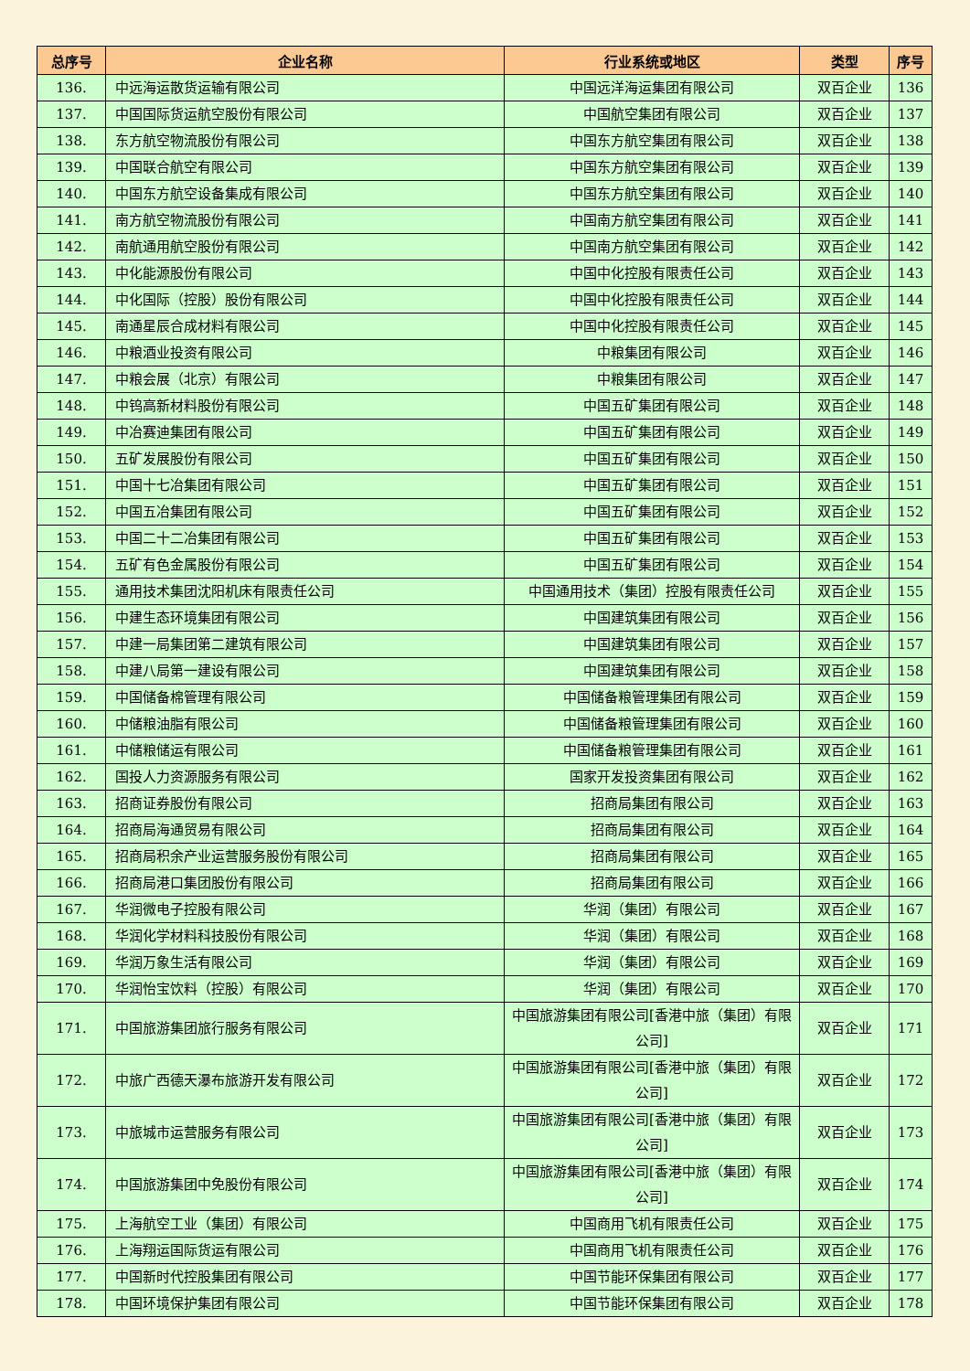| 总序号 | 企业名称 | 行业系统或地区 | 类型 | 序号 |
| --- | --- | --- | --- | --- |
| 136. | 中远海运散货运输有限公司 | 中国远洋海运集团有限公司 | 双百企业 | 136 |
| 137. | 中国国际货运航空股份有限公司 | 中国航空集团有限公司 | 双百企业 | 137 |
| 138. | 东方航空物流股份有限公司 | 中国东方航空集团有限公司 | 双百企业 | 138 |
| 139. | 中国联合航空有限公司 | 中国东方航空集团有限公司 | 双百企业 | 139 |
| 140. | 中国东方航空设备集成有限公司 | 中国东方航空集团有限公司 | 双百企业 | 140 |
| 141. | 南方航空物流股份有限公司 | 中国南方航空集团有限公司 | 双百企业 | 141 |
| 142. | 南航通用航空股份有限公司 | 中国南方航空集团有限公司 | 双百企业 | 142 |
| 143. | 中化能源股份有限公司 | 中国中化控股有限责任公司 | 双百企业 | 143 |
| 144. | 中化国际（控股）股份有限公司 | 中国中化控股有限责任公司 | 双百企业 | 144 |
| 145. | 南通星辰合成材料有限公司 | 中国中化控股有限责任公司 | 双百企业 | 145 |
| 146. | 中粮酒业投资有限公司 | 中粮集团有限公司 | 双百企业 | 146 |
| 147. | 中粮会展（北京）有限公司 | 中粮集团有限公司 | 双百企业 | 147 |
| 148. | 中钨高新材料股份有限公司 | 中国五矿集团有限公司 | 双百企业 | 148 |
| 149. | 中冶赛迪集团有限公司 | 中国五矿集团有限公司 | 双百企业 | 149 |
| 150. | 五矿发展股份有限公司 | 中国五矿集团有限公司 | 双百企业 | 150 |
| 151. | 中国十七冶集团有限公司 | 中国五矿集团有限公司 | 双百企业 | 151 |
| 152. | 中国五冶集团有限公司 | 中国五矿集团有限公司 | 双百企业 | 152 |
| 153. | 中国二十二冶集团有限公司 | 中国五矿集团有限公司 | 双百企业 | 153 |
| 154. | 五矿有色金属股份有限公司 | 中国五矿集团有限公司 | 双百企业 | 154 |
| 155. | 通用技术集团沈阳机床有限责任公司 | 中国通用技术（集团）控股有限责任公司 | 双百企业 | 155 |
| 156. | 中建生态环境集团有限公司 | 中国建筑集团有限公司 | 双百企业 | 156 |
| 157. | 中建一局集团第二建筑有限公司 | 中国建筑集团有限公司 | 双百企业 | 157 |
| 158. | 中建八局第一建设有限公司 | 中国建筑集团有限公司 | 双百企业 | 158 |
| 159. | 中国储备棉管理有限公司 | 中国储备粮管理集团有限公司 | 双百企业 | 159 |
| 160. | 中储粮油脂有限公司 | 中国储备粮管理集团有限公司 | 双百企业 | 160 |
| 161. | 中储粮储运有限公司 | 中国储备粮管理集团有限公司 | 双百企业 | 161 |
| 162. | 国投人力资源服务有限公司 | 国家开发投资集团有限公司 | 双百企业 | 162 |
| 163. | 招商证券股份有限公司 | 招商局集团有限公司 | 双百企业 | 163 |
| 164. | 招商局海通贸易有限公司 | 招商局集团有限公司 | 双百企业 | 164 |
| 165. | 招商局积余产业运营服务股份有限公司 | 招商局集团有限公司 | 双百企业 | 165 |
| 166. | 招商局港口集团股份有限公司 | 招商局集团有限公司 | 双百企业 | 166 |
| 167. | 华润微电子控股有限公司 | 华润（集团）有限公司 | 双百企业 | 167 |
| 168. | 华润化学材料科技股份有限公司 | 华润（集团）有限公司 | 双百企业 | 168 |
| 169. | 华润万象生活有限公司 | 华润（集团）有限公司 | 双百企业 | 169 |
| 170. | 华润怡宝饮料（控股）有限公司 | 华润（集团）有限公司 | 双百企业 | 170 |
| 171. | 中国旅游集团旅行服务有限公司 | 中国旅游集团有限公司[香港中旅（集团）有限公司] | 双百企业 | 171 |
| 172. | 中旅广西德天瀑布旅游开发有限公司 | 中国旅游集团有限公司[香港中旅（集团）有限公司] | 双百企业 | 172 |
| 173. | 中旅城市运营服务有限公司 | 中国旅游集团有限公司[香港中旅（集团）有限公司] | 双百企业 | 173 |
| 174. | 中国旅游集团中免股份有限公司 | 中国旅游集团有限公司[香港中旅（集团）有限公司] | 双百企业 | 174 |
| 175. | 上海航空工业（集团）有限公司 | 中国商用飞机有限责任公司 | 双百企业 | 175 |
| 176. | 上海翔运国际货运有限公司 | 中国商用飞机有限责任公司 | 双百企业 | 176 |
| 177. | 中国新时代控股集团有限公司 | 中国节能环保集团有限公司 | 双百企业 | 177 |
| 178. | 中国环境保护集团有限公司 | 中国节能环保集团有限公司 | 双百企业 | 178 |